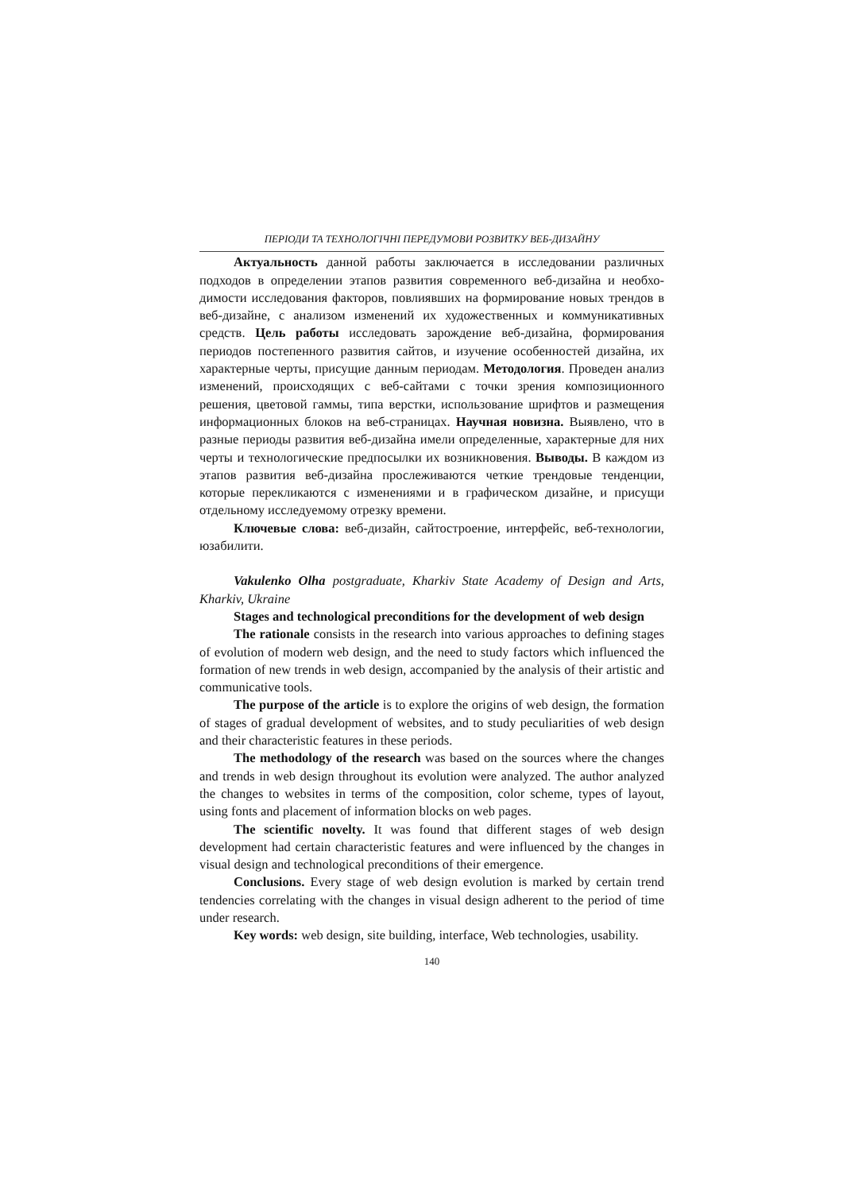ПЕРІОДИ ТА ТЕХНОЛОГІЧНІ ПЕРЕДУМОВИ РОЗВИТКУ ВЕБ-ДИЗАЙНУ
Актуальность данной работы заключается в исследовании различных подходов в определении этапов развития современного веб-дизайна и необхо-димости исследования факторов, повлиявших на формирование новых трендов в веб-дизайне, с анализом изменений их художественных и коммуникативных средств. Цель работы исследовать зарождение веб-дизайна, формирования периодов постепенного развития сайтов, и изучение особенностей дизайна, их характерные черты, присущие данным периодам. Методология. Проведен анализ изменений, происходящих с веб-сайтами с точки зрения композиционного решения, цветовой гаммы, типа верстки, использование шрифтов и размещения информационных блоков на веб-страницах. Научная новизна. Выявлено, что в разные периоды развития веб-дизайна имели определенные, характерные для них черты и технологические предпосылки их возникновения. Выводы. В каждом из этапов развития веб-дизайна прослеживаются четкие трендовые тенденции, которые перекликаются с изменениями и в графическом дизайне, и присущи отдельному исследуемому отрезку времени.
Ключевые слова: веб-дизайн, сайтостроение, интерфейс, веб-технологии, юзабилити.
Vakulenko Olha postgraduate, Kharkiv State Academy of Design and Arts, Kharkiv, Ukraine
Stages and technological preconditions for the development of web design
The rationale consists in the research into various approaches to defining stages of evolution of modern web design, and the need to study factors which influenced the formation of new trends in web design, accompanied by the analysis of their artistic and communicative tools.
The purpose of the article is to explore the origins of web design, the formation of stages of gradual development of websites, and to study peculiarities of web design and their characteristic features in these periods.
The methodology of the research was based on the sources where the changes and trends in web design throughout its evolution were analyzed. The author analyzed the changes to websites in terms of the composition, color scheme, types of layout, using fonts and placement of information blocks on web pages.
The scientific novelty. It was found that different stages of web design development had certain characteristic features and were influenced by the changes in visual design and technological preconditions of their emergence.
Conclusions. Every stage of web design evolution is marked by certain trend tendencies correlating with the changes in visual design adherent to the period of time under research.
Key words: web design, site building, interface, Web technologies, usability.
140